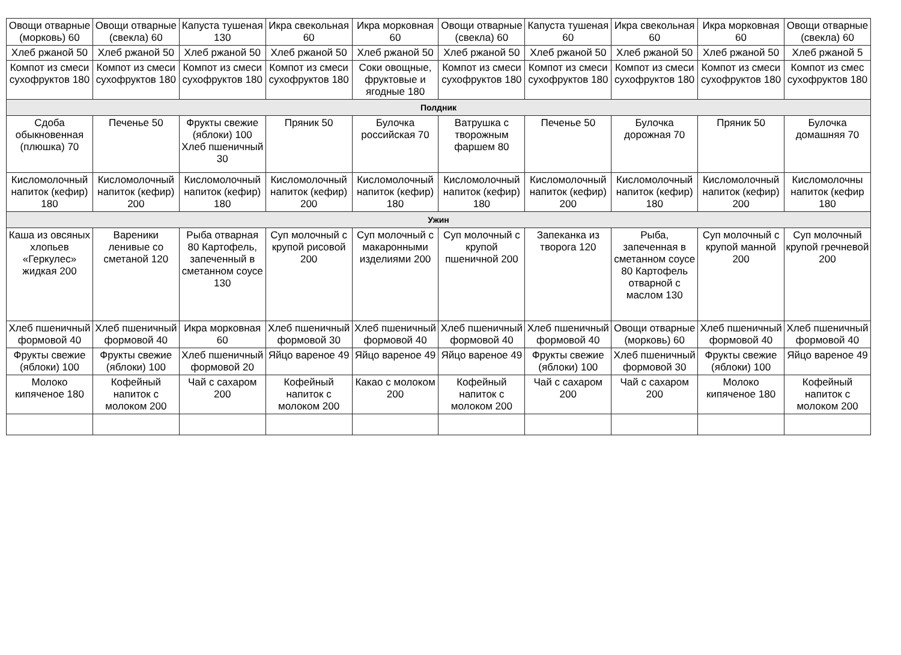| Овощи отварные (морковь) 60 | Овощи отварные (свекла) 60 | Капуста тушеная 130 | Икра свекольная 60 | Икра морковная 60 | Овощи отварные (свекла) 60 | Капуста тушеная 60 | Икра свекольная 60 | Икра морковная 60 | Овощи отварные (свекла) 60 |
| Хлеб ржаной 50 | Хлеб ржаной 50 | Хлеб ржаной 50 | Хлеб ржаной 50 | Хлеб ржаной 50 | Хлеб ржаной 50 | Хлеб ржаной 50 | Хлеб ржаной 50 | Хлеб ржаной 50 | Хлеб ржаной 5 |
| Компот из смеси сухофруктов 180 | Компот из смеси сухофруктов 180 | Компот из смеси сухофруктов 180 | Компот из смеси сухофруктов 180 | Соки овощные, фруктовые и ягодные 180 | Компот из смеси сухофруктов 180 | Компот из смеси сухофруктов 180 | Компот из смеси сухофруктов 180 | Компот из смеси сухофруктов 180 | Компот из смес сухофруктов 180 |
| Полдник | | | | | | | | | |
| Сдоба обыкновенная (плюшка) 70 | Печенье 50 | Фрукты свежие (яблоки) 100 Хлеб пшеничный 30 | Пряник 50 | Булочка российская 70 | Ватрушка с творожным фаршем 80 | Печенье 50 | Булочка дорожная 70 | Пряник 50 | Булочка домашняя 70 |
| Кисломолочный напиток (кефир) 180 | Кисломолочный напиток (кефир) 200 | Кисломолочный напиток (кефир) 180 | Кисломолочный напиток (кефир) 200 | Кисломолочный напиток (кефир) 180 | Кисломолочный напиток (кефир) 180 | Кисломолочный напиток (кефир) 200 | Кисломолочный напиток (кефир) 180 | Кисломолочный напиток (кефир) 200 | Кисломолочны напиток (кефир 180 |
| Ужин | | | | | | | | | |
| Каша из овсяных хлопьев «Геркулес» жидкая 200 | Вареники ленивые со сметаной 120 | Рыба отварная 80 Картофель, запеченный в сметанном соусе 130 | Суп молочный с крупой рисовой 200 | Суп молочный с макаронными изделиями 200 | Суп молочный с крупой пшеничной 200 | Запеканка из творога 120 | Рыба, запеченная в сметанном соусе 80 Картофель отварной с маслом 130 | Суп молочный с крупой манной 200 | Суп молочный крупой гречневой 200 |
| Хлеб пшеничный формовой 40 | Хлеб пшеничный формовой 40 | Икра морковная 60 | Хлеб пшеничный формовой 30 | Хлеб пшеничный формовой 40 | Хлеб пшеничный формовой 40 | Хлеб пшеничный формовой 40 | Овощи отварные (морковь) 60 | Хлеб пшеничный формовой 40 | Хлеб пшеничный формовой 40 |
| Фрукты свежие (яблоки) 100 | Фрукты свежие (яблоки) 100 | Хлеб пшеничный формовой 20 | Яйцо вареное 49 | Яйцо вареное 49 | Яйцо вареное 49 | Фрукты свежие (яблоки) 100 | Хлеб пшеничный формовой 30 | Фрукты свежие (яблоки) 100 | Яйцо вареное 49 |
| Молоко кипяченое 180 | Кофейный напиток с молоком 200 | Чай с сахаром 200 | Кофейный напиток с молоком 200 | Какао с молоком 200 | Кофейный напиток с молоком 200 | Чай с сахаром 200 | Чай с сахаром 200 | Молоко кипяченое 180 | Кофейный напиток с молоком 200 |